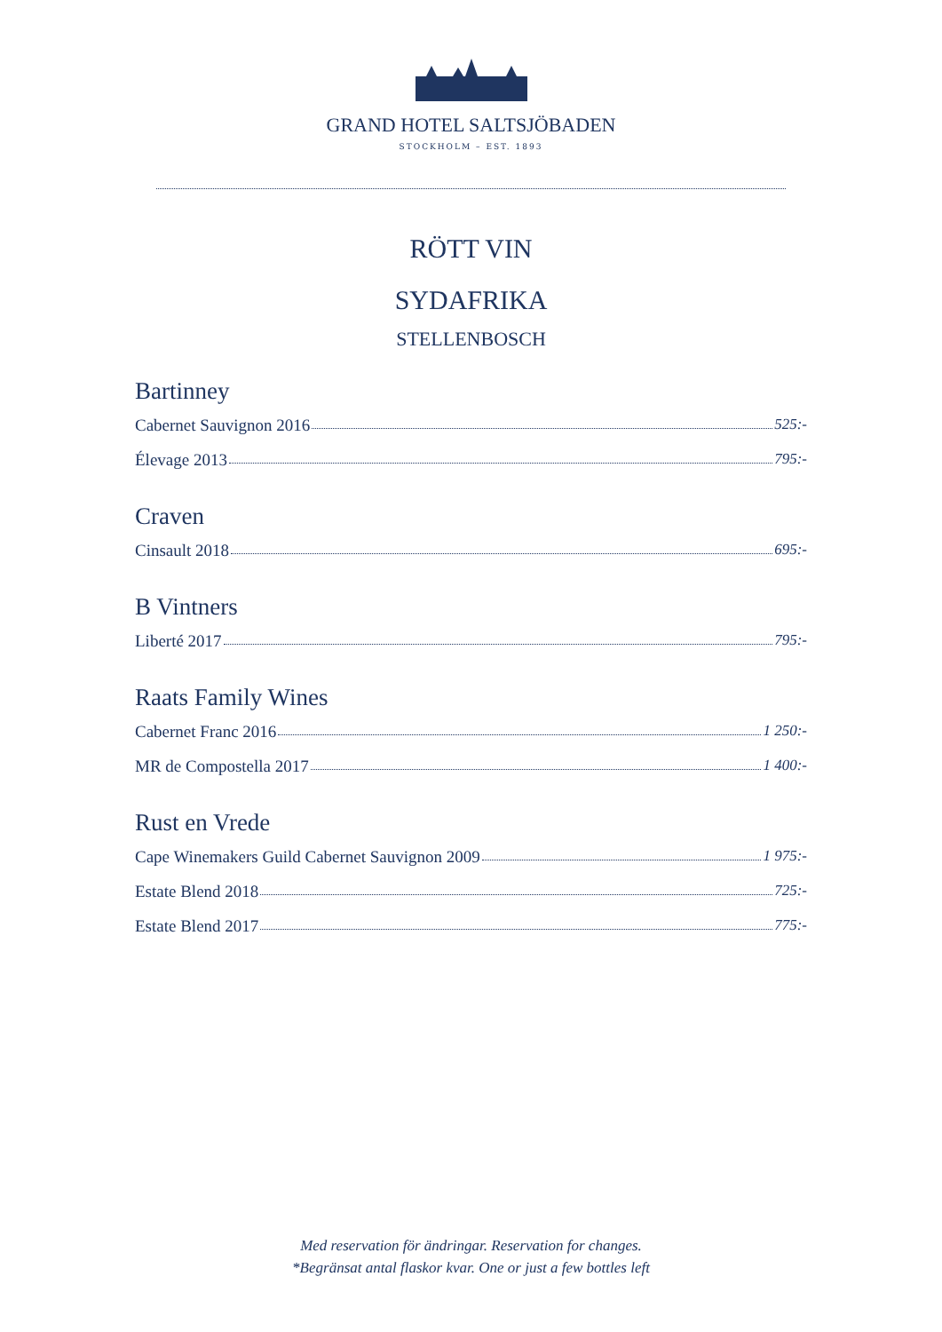GRAND HOTEL SALTSJÖBADEN
STOCKHOLM – EST. 1893
RÖTT VIN
SYDAFRIKA
STELLENBOSCH
Bartinney
Cabernet Sauvignon 2016 525:-
Élevage 2013 795:-
Craven
Cinsault 2018 695:-
B Vintners
Liberté 2017 795:-
Raats Family Wines
Cabernet Franc 2016 1 250:-
MR de Compostella 2017 1 400:-
Rust en Vrede
Cape Winemakers Guild Cabernet Sauvignon 2009 1 975:-
Estate Blend 2018 725:-
Estate Blend 2017 775:-
Med reservation för ändringar. Reservation for changes.
*Begränsat antal flaskor kvar. One or just a few bottles left